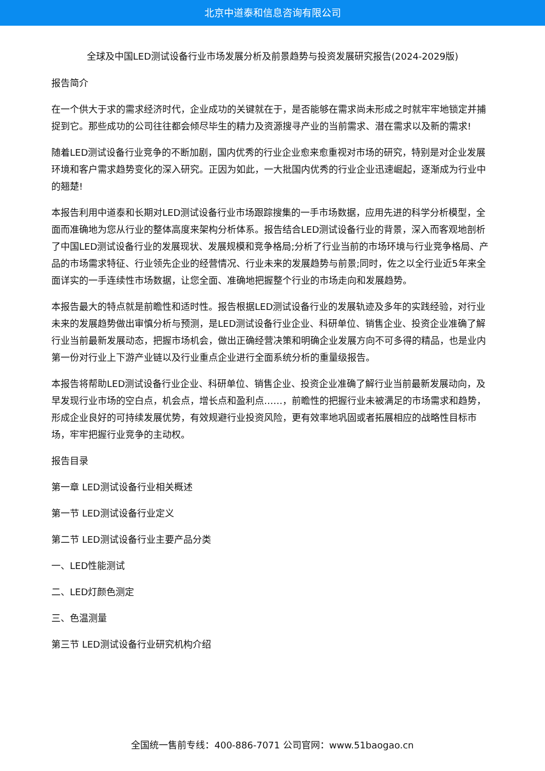北京中道泰和信息咨询有限公司
全球及中国LED测试设备行业市场发展分析及前景趋势与投资发展研究报告(2024-2029版)
报告简介
在一个供大于求的需求经济时代，企业成功的关键就在于，是否能够在需求尚未形成之时就牢牢地锁定并捕捉到它。那些成功的公司往往都会倾尽毕生的精力及资源搜寻产业的当前需求、潜在需求以及新的需求!
随着LED测试设备行业竞争的不断加剧，国内优秀的行业企业愈来愈重视对市场的研究，特别是对企业发展环境和客户需求趋势变化的深入研究。正因为如此，一大批国内优秀的行业企业迅速崛起，逐渐成为行业中的翘楚!
本报告利用中道泰和长期对LED测试设备行业市场跟踪搜集的一手市场数据，应用先进的科学分析模型，全面而准确地为您从行业的整体高度来架构分析体系。报告结合LED测试设备行业的背景，深入而客观地剖析了中国LED测试设备行业的发展现状、发展规模和竞争格局;分析了行业当前的市场环境与行业竞争格局、产品的市场需求特征、行业领先企业的经营情况、行业未来的发展趋势与前景;同时，佐之以全行业近5年来全面详实的一手连续性市场数据，让您全面、准确地把握整个行业的市场走向和发展趋势。
本报告最大的特点就是前瞻性和适时性。报告根据LED测试设备行业的发展轨迹及多年的实践经验，对行业未来的发展趋势做出审慎分析与预测，是LED测试设备行业企业、科研单位、销售企业、投资企业准确了解行业当前最新发展动态，把握市场机会，做出正确经营决策和明确企业发展方向不可多得的精品，也是业内第一份对行业上下游产业链以及行业重点企业进行全面系统分析的重量级报告。
本报告将帮助LED测试设备行业企业、科研单位、销售企业、投资企业准确了解行业当前最新发展动向，及早发现行业市场的空白点，机会点，增长点和盈利点……，前瞻性的把握行业未被满足的市场需求和趋势，形成企业良好的可持续发展优势，有效规避行业投资风险，更有效率地巩固或者拓展相应的战略性目标市场，牢牢把握行业竞争的主动权。
报告目录
第一章 LED测试设备行业相关概述
第一节 LED测试设备行业定义
第二节 LED测试设备行业主要产品分类
一、LED性能测试
二、LED灯颜色测定
三、色温测量
第三节 LED测试设备行业研究机构介绍
全国统一售前专线：400-886-7071 公司官网：www.51baogao.cn